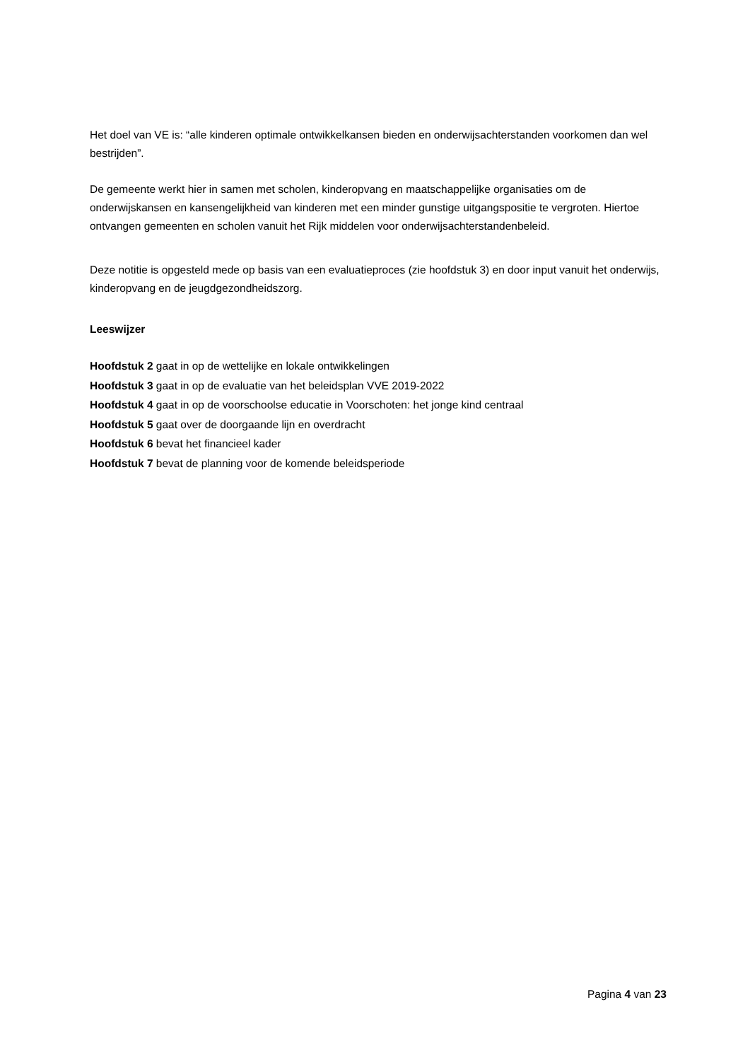Het doel van VE is: “alle kinderen optimale ontwikkelkansen bieden en onderwijsachterstanden voorkomen dan wel bestrijden”.
De gemeente werkt hier in samen met scholen, kinderopvang en maatschappelijke organisaties om de onderwijskansen en kansengelijkheid van kinderen met een minder gunstige uitgangspositie te vergroten. Hiertoe ontvangen gemeenten en scholen vanuit het Rijk middelen voor onderwijsachterstandenbeleid.
Deze notitie is opgesteld mede op basis van een evaluatieproces (zie hoofdstuk 3) en door input vanuit het onderwijs, kinderopvang en de jeugdgezondheidszorg.
Leeswijzer
Hoofdstuk 2 gaat in op de wettelijke en lokale ontwikkelingen
Hoofdstuk 3 gaat in op de evaluatie van het beleidsplan VVE 2019-2022
Hoofdstuk 4 gaat in op de voorschoolse educatie in Voorschoten: het jonge kind centraal
Hoofdstuk 5 gaat over de doorgaande lijn en overdracht
Hoofdstuk 6 bevat het financieel kader
Hoofdstuk 7 bevat de planning voor de komende beleidsperiode
Pagina 4 van 23